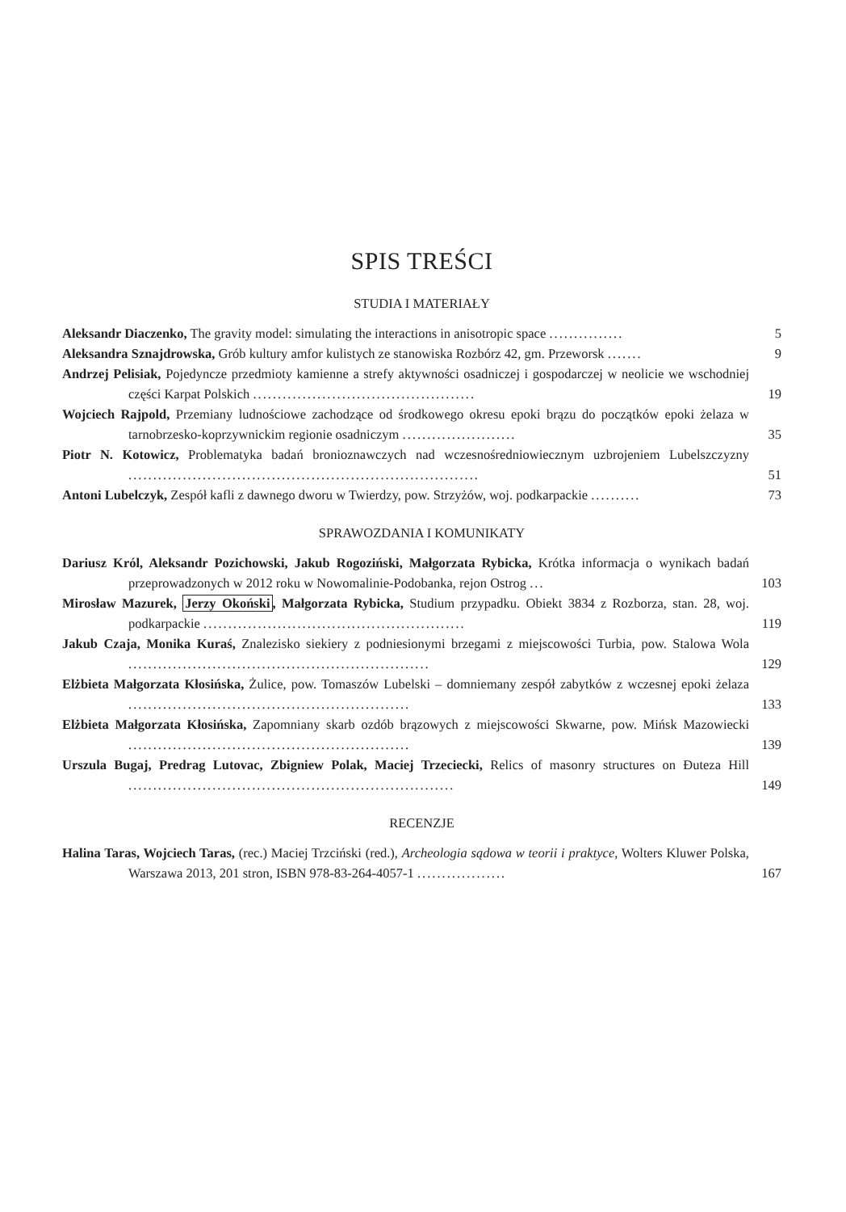SPIS TREŚCI
STUDIA I MATERIAŁY
Aleksandr Diaczenko, The gravity model: simulating the interactions in anisotropic space ...............
5
Aleksandra Sznajdrowska, Grób kultury amfor kulistych ze stanowiska Rozbórz 42, gm. Przeworsk .......
9
Andrzej Pelisiak, Pojedyncze przedmioty kamienne a strefy aktywności osadniczej i gospodarczej w neolicie we wschodniej części Karpat Polskich .............................................
19
Wojciech Rajpold, Przemiany ludnościowe zachodzące od środkowego okresu epoki brązu do początków epoki żelaza w tarnobrzesko-koprzywnickim regionie osadniczym .......................
35
Piotr N. Kotowicz, Problematyka badań bronioznawczych nad wczesnośredniowiecznym uzbrojeniem Lubelszczyzny .......................................................................
51
Antoni Lubelczyk, Zespół kafli z dawnego dworu w Twierdzy, pow. Strzyżów, woj. podkarpackie ..........
73
SPRAWOZDANIA I KOMUNIKATY
Dariusz Król, Aleksandr Pozichowski, Jakub Rogoziński, Małgorzata Rybicka, Krótka informacja o wynikach badań przeprowadzonych w 2012 roku w Nowomalinie-Podobanka, rejon Ostrog ...
103
Mirosław Mazurek, Jerzy Okoński, Małgorzata Rybicka, Studium przypadku. Obiekt 3834 z Rozborza, stan. 28, woj. podkarpackie .....................................................
119
Jakub Czaja, Monika Kuraś, Znalezisko siekiery z podniesionymi brzegami z miejscowości Turbia, pow. Stalowa Wola .............................................................
129
Elżbieta Małgorzata Kłosińska, Żulice, pow. Tomaszów Lubelski – domniemany zespół zabytków z wczesnej epoki żelaza .........................................................
133
Elżbieta Małgorzata Kłosińska, Zapomniany skarb ozdób brązowych z miejscowości Skwarne, pow. Mińsk Mazowiecki .........................................................
139
Urszula Bugaj, Predrag Lutovac, Zbigniew Polak, Maciej Trzeciecki, Relics of masonry structures on Đuteza Hill ..................................................................
149
RECENZJE
Halina Taras, Wojciech Taras, (rec.) Maciej Trzciński (red.), Archeologia sądowa w teorii i praktyce, Wolters Kluwer Polska, Warszawa 2013, 201 stron, ISBN 978-83-264-4057-1 ..................
167